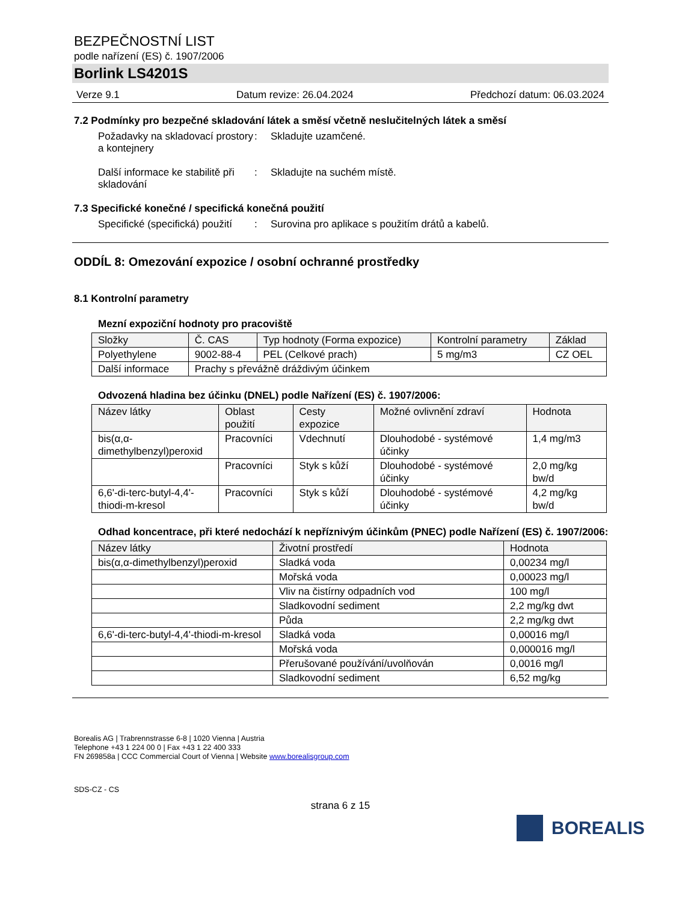BEZPEČNOSTNÍ LIST
podle nařízení (ES) č. 1907/2006
Borlink LS4201S
Verze 9.1 Datum revize: 26.04.2024 Předchozí datum: 06.03.2024
7.2 Podmínky pro bezpečné skladování látek a směsí včetně neslučitelných látek a směsí
Požadavky na skladovací prostory a kontejnery
: Skladujte uzamčené.
Další informace ke stabilitě při skladování
: Skladujte na suchém místě.
7.3 Specifické konečné / specifická konečná použití
Specifické (specifická) použití
: Surovina pro aplikace s použitím drátů a kabelů.
ODDÍL 8: Omezování expozice / osobní ochranné prostředky
8.1 Kontrolní parametry
Mezní expoziční hodnoty pro pracoviště
| Složky | Č. CAS | Typ hodnoty (Forma expozice) | Kontrolní parametry | Základ |
| --- | --- | --- | --- | --- |
| Polyethylene | 9002-88-4 | PEL (Celkové prach) | 5 mg/m3 | CZ OEL |
| Další informace | Prachy s převážně dráždivým účinkem | | | |
Odvozená hladina bez účinku (DNEL) podle Nařízení (ES) č. 1907/2006:
| Název látky | Oblast použití | Cesty expozice | Možné ovlivnění zdraví | Hodnota |
| --- | --- | --- | --- | --- |
| bis(α,α-dimethylbenzyl)peroxid | Pracovníci | Vdechnutí | Dlouhodobé - systémové účinky | 1,4 mg/m3 |
| | Pracovníci | Styk s kůží | Dlouhodobé - systémové účinky | 2,0 mg/kg bw/d |
| 6,6'-di-terc-butyl-4,4'-thiodi-m-kresol | Pracovníci | Styk s kůží | Dlouhodobé - systémové účinky | 4,2 mg/kg bw/d |
Odhad koncentrace, při které nedochází k nepříznivým účinkům (PNEC) podle Nařízení (ES) č. 1907/2006:
| Název látky | Životní prostředí | Hodnota |
| --- | --- | --- |
| bis(α,α-dimethylbenzyl)peroxid | Sladká voda | 0,00234 mg/l |
| | Mořská voda | 0,00023 mg/l |
| | Vliv na čistírny odpadních vod | 100 mg/l |
| | Sladkovodní sediment | 2,2 mg/kg dwt |
| | Půda | 2,2 mg/kg dwt |
| 6,6'-di-terc-butyl-4,4'-thiodi-m-kresol | Sladká voda | 0,00016 mg/l |
| | Mořská voda | 0,000016 mg/l |
| | Přerušované používání/uvolňován | 0,0016 mg/l |
| | Sladkovodní sediment | 6,52 mg/kg |
Borealis AG | Trabrennstrasse 6-8 | 1020 Vienna | Austria
Telephone +43 1 224 00 0 | Fax +43 1 22 400 333
FN 269858a | CCC Commercial Court of Vienna | Website www.borealisgroup.com
BOREALIS
SDS-CZ - CS
strana 6 z 15